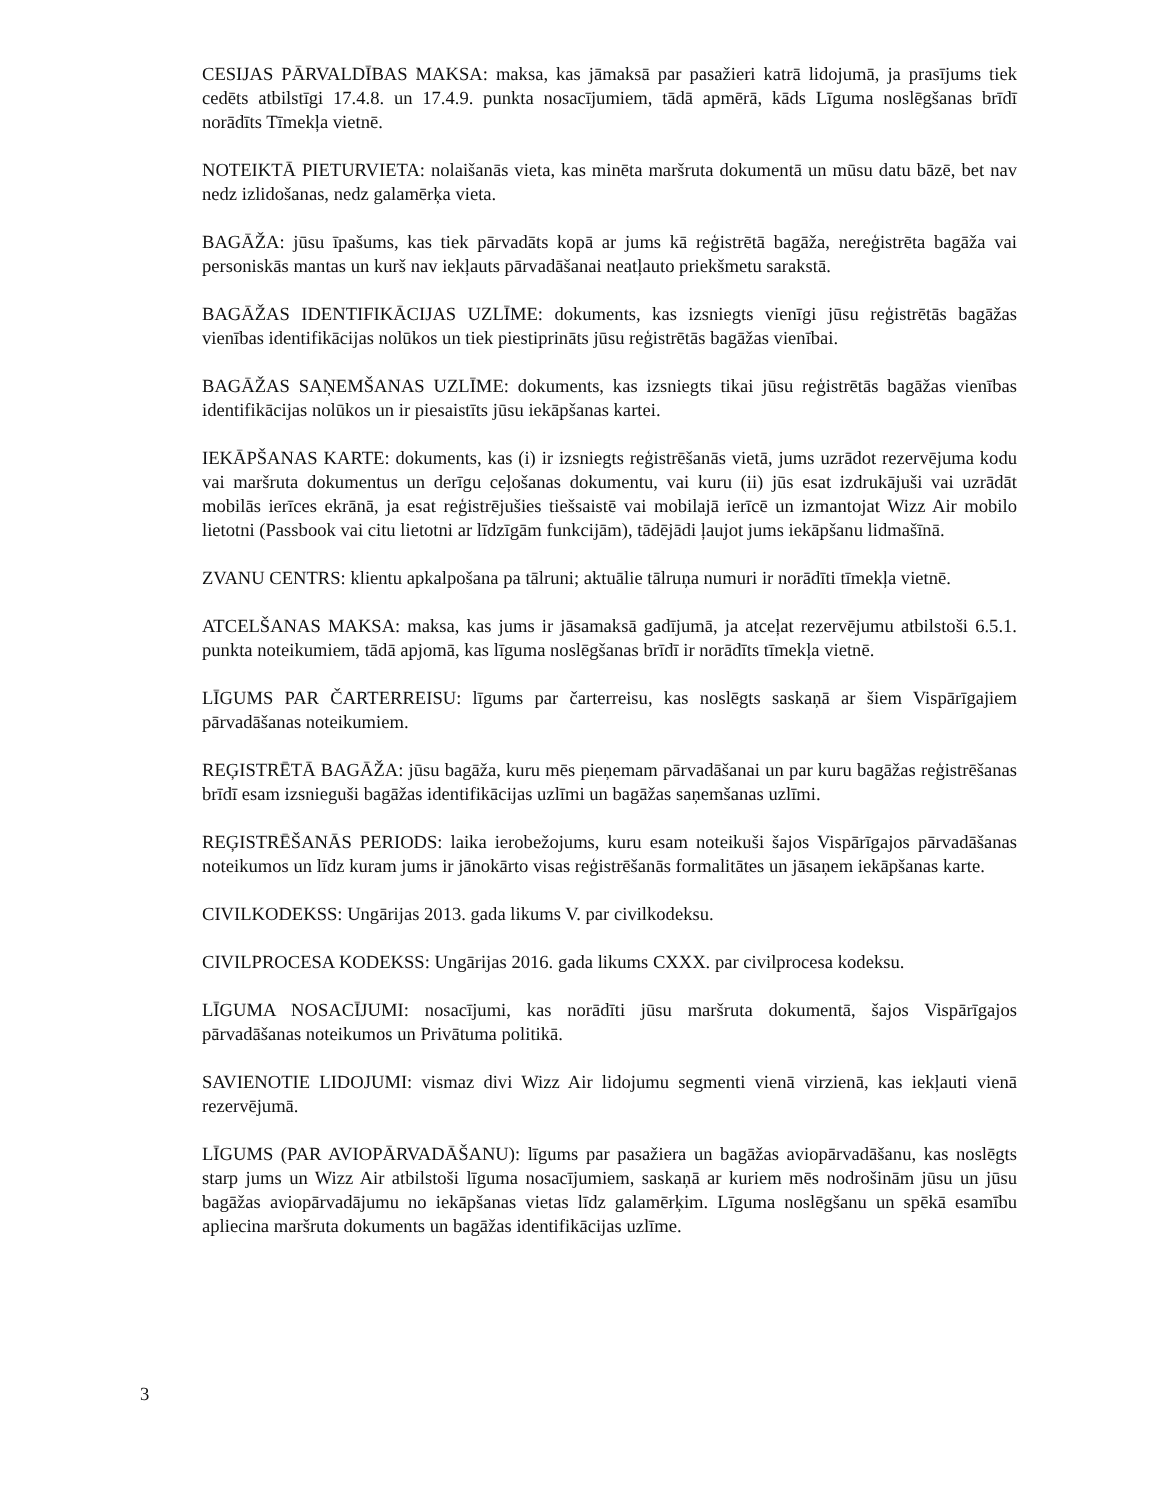CESIJAS PĀRVALDĪBAS MAKSA: maksa, kas jāmaksā par pasažieri katrā lidojumā, ja prasījums tiek cedēts atbilstīgi 17.4.8. un 17.4.9. punkta nosacījumiem, tādā apmērā, kāds Līguma noslēgšanas brīdī norādīts Tīmekļa vietnē.
NOTEIKTĀ PIETURVIETA: nolaišanās vieta, kas minēta maršruta dokumentā un mūsu datu bāzē, bet nav nedz izlidošanas, nedz galamērķa vieta.
BAGĀŽA: jūsu īpašums, kas tiek pārvadāts kopā ar jums kā reģistrētā bagāža, nereģistrēta bagāža vai personiskās mantas un kurš nav iekļauts pārvadāšanai neatļauto priekšmetu sarakstā.
BAGĀŽAS IDENTIFIKĀCIJAS UZLĪME: dokuments, kas izsniegts vienīgi jūsu reģistrētās bagāžas vienības identifikācijas nolūkos un tiek piestiprināts jūsu reģistrētās bagāžas vienībai.
BAGĀŽAS SAŅEMŠANAS UZLĪME: dokuments, kas izsniegts tikai jūsu reģistrētās bagāžas vienības identifikācijas nolūkos un ir piesaistīts jūsu iekāpšanas kartei.
IEKĀPŠANAS KARTE: dokuments, kas (i) ir izsniegts reģistrēšanās vietā, jums uzrādot rezervējuma kodu vai maršruta dokumentus un derīgu ceļošanas dokumentu, vai kuru (ii) jūs esat izdrukājuši vai uzrādāt mobilās ierīces ekrānā, ja esat reģistrējušies tiešsaistē vai mobilajā ierīcē un izmantojat Wizz Air mobilo lietotni (Passbook vai citu lietotni ar līdzīgām funkcijām), tādējādi ļaujot jums iekāpšanu lidmašīnā.
ZVANU CENTRS: klientu apkalpošana pa tālruni; aktuālie tālruņa numuri ir norādīti tīmekļa vietnē.
ATCELŠANAS MAKSA: maksa, kas jums ir jāsamaksā gadījumā, ja atceļat rezervējumu atbilstoši 6.5.1. punkta noteikumiem, tādā apjomā, kas līguma noslēgšanas brīdī ir norādīts tīmekļa vietnē.
LĪGUMS PAR ČARTERREISU: līgums par čarterreisu, kas noslēgts saskaņā ar šiem Vispārīgajiem pārvadāšanas noteikumiem.
REĢISTRĒTĀ BAGĀŽA: jūsu bagāža, kuru mēs pieņemam pārvadāšanai un par kuru bagāžas reģistrēšanas brīdī esam izsnieguši bagāžas identifikācijas uzlīmi un bagāžas saņemšanas uzlīmi.
REĢISTRĒŠANĀS PERIODS: laika ierobežojums, kuru esam noteikuši šajos Vispārīgajos pārvadāšanas noteikumos un līdz kuram jums ir jānokārto visas reģistrēšanās formalitātes un jāsaņem iekāpšanas karte.
CIVILKODEKSS: Ungārijas 2013. gada likums V. par civilkodeksu.
CIVILPROCESA KODEKSS: Ungārijas 2016. gada likums CXXX. par civilprocesa kodeksu.
LĪGUMA NOSACĪJUMI: nosacījumi, kas norādīti jūsu maršruta dokumentā, šajos Vispārīgajos pārvadāšanas noteikumos un Privātuma politikā.
SAVIENOTIE LIDOJUMI: vismaz divi Wizz Air lidojumu segmenti vienā virzienā, kas iekļauti vienā rezervējumā.
LĪGUMS (PAR AVIOPĀRVADĀŠANU): līgums par pasažiera un bagāžas aviopārvadāšanu, kas noslēgts starp jums un Wizz Air atbilstoši līguma nosacījumiem, saskaņā ar kuriem mēs nodrošinām jūsu un jūsu bagāžas aviopārvadājumu no iekāpšanas vietas līdz galamērķim. Līguma noslēgšanu un spēkā esamību apliecina maršruta dokuments un bagāžas identifikācijas uzlīme.
3